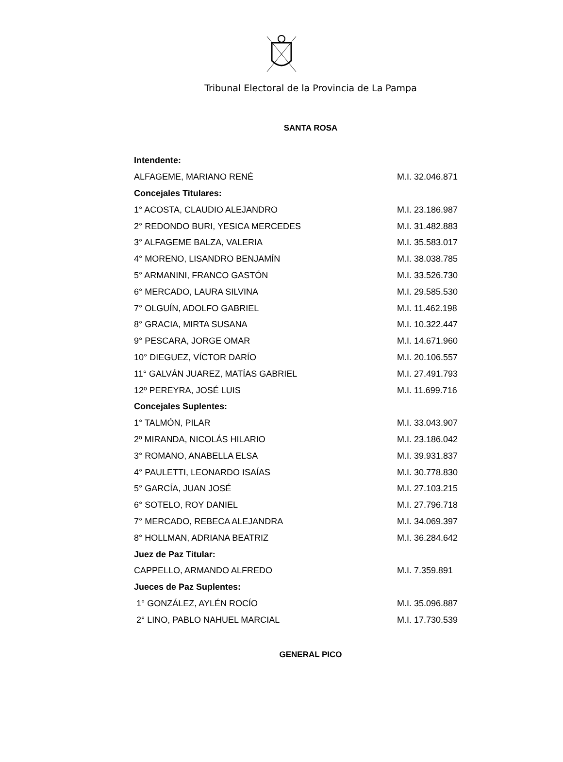Tribunal Electoral de la Provincia de La Pampa
SANTA ROSA
| Intendente: | |
| ALFAGEME, MARIANO RENÉ | M.I. 32.046.871 |
| Concejales Titulares: | |
| 1° ACOSTA, CLAUDIO ALEJANDRO | M.I. 23.186.987 |
| 2° REDONDO BURI, YESICA MERCEDES | M.I. 31.482.883 |
| 3° ALFAGEME BALZA, VALERIA | M.I. 35.583.017 |
| 4° MORENO, LISANDRO BENJAMÍN | M.I. 38.038.785 |
| 5° ARMANINI, FRANCO GASTÓN | M.I. 33.526.730 |
| 6° MERCADO, LAURA SILVINA | M.I. 29.585.530 |
| 7° OLGUÍN, ADOLFO GABRIEL | M.I. 11.462.198 |
| 8° GRACIA, MIRTA SUSANA | M.I. 10.322.447 |
| 9° PESCARA, JORGE OMAR | M.I. 14.671.960 |
| 10° DIEGUEZ, VÍCTOR DARÍO | M.I. 20.106.557 |
| 11° GALVÁN JUAREZ, MATÍAS GABRIEL | M.I. 27.491.793 |
| 12º PEREYRA, JOSÉ LUIS | M.I. 11.699.716 |
| Concejales Suplentes: | |
| 1° TALMÓN, PILAR | M.I. 33.043.907 |
| 2º MIRANDA, NICOLÁS HILARIO | M.I. 23.186.042 |
| 3° ROMANO, ANABELLA ELSA | M.I. 39.931.837 |
| 4° PAULETTI, LEONARDO ISAÍAS | M.I. 30.778.830 |
| 5° GARCÍA, JUAN JOSÉ | M.I. 27.103.215 |
| 6° SOTELO, ROY DANIEL | M.I. 27.796.718 |
| 7° MERCADO, REBECA ALEJANDRA | M.I. 34.069.397 |
| 8° HOLLMAN, ADRIANA BEATRIZ | M.I. 36.284.642 |
| Juez de Paz Titular: | |
| CAPPELLO, ARMANDO ALFREDO | M.I. 7.359.891 |
| Jueces de Paz Suplentes: | |
| 1° GONZÁLEZ, AYLÉN ROCÍO | M.I. 35.096.887 |
| 2° LINO, PABLO NAHUEL MARCIAL | M.I. 17.730.539 |
GENERAL PICO